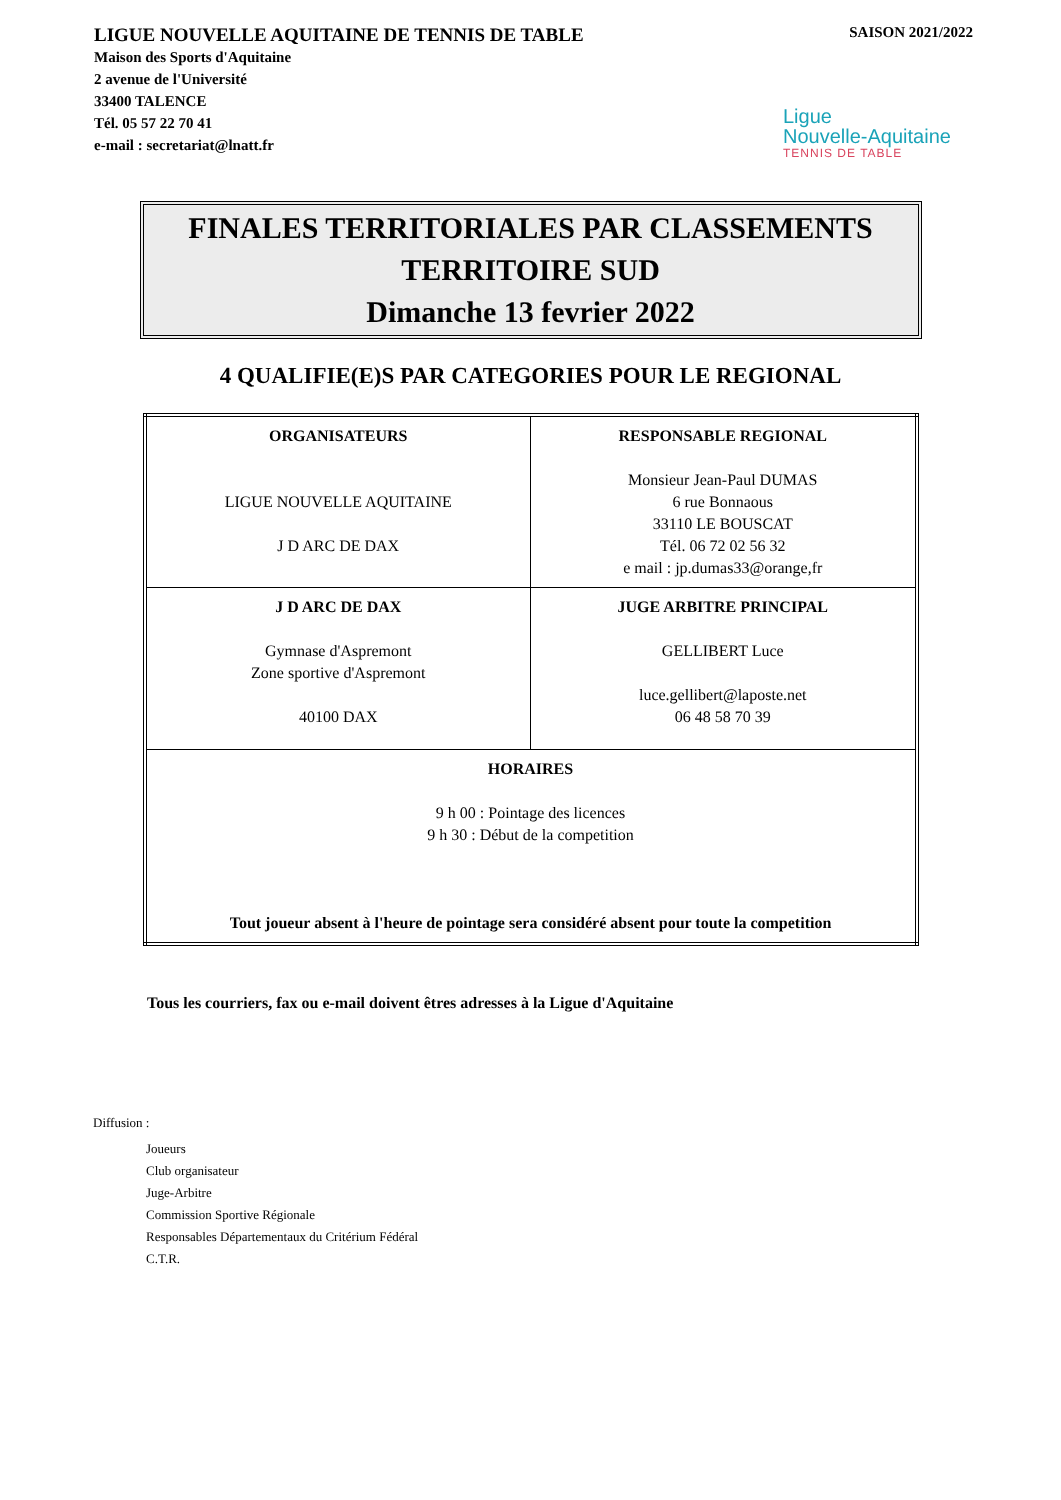LIGUE NOUVELLE AQUITAINE DE TENNIS DE TABLE
Maison des Sports d'Aquitaine
2 avenue de l'Université
33400 TALENCE
Tél. 05 57 22 70 41
e-mail : secretariat@lnatt.fr
SAISON 2021/2022
Ligue
Nouvelle-Aquitaine
TENNIS DE TABLE
FINALES TERRITORIALES PAR CLASSEMENTS
TERRITOIRE SUD
Dimanche 13 fevrier 2022
4 QUALIFIE(E)S PAR CATEGORIES POUR LE REGIONAL
| ORGANISATEURS LIGUE NOUVELLE AQUITAINE J D ARC DE DAX | RESPONSABLE REGIONAL Monsieur Jean-Paul DUMAS 6 rue Bonnaous 33110 LE BOUSCAT Tél. 06 72 02 56 32 e mail : jp.dumas33@orange,fr |
| J D ARC DE DAX Gymnase d'Aspremont Zone sportive d'Aspremont 40100 DAX | JUGE ARBITRE PRINCIPAL GELLIBERT Luce luce.gellibert@laposte.net 06 48 58 70 39 |
| HORAIRES 9 h 00 : Pointage des licences 9 h 30 : Début de la competition Tout joueur absent à l'heure de pointage sera considéré absent pour toute la competition | |
Tous les courriers, fax ou e-mail doivent êtres adresses à la Ligue d'Aquitaine
Diffusion :
Joueurs
Club organisateur
Juge-Arbitre
Commission Sportive Régionale
Responsables Départementaux du Critérium Fédéral
C.T.R.